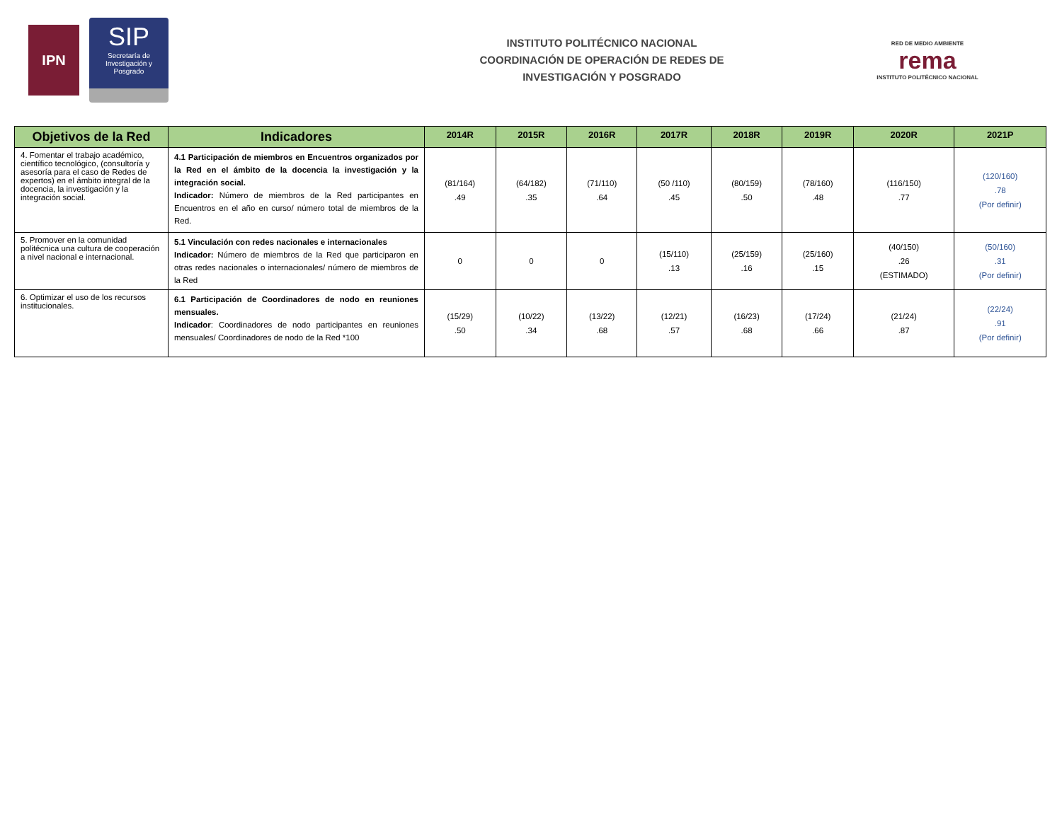IPN
SIP
Secretaría de Investigación y Posgrado
INSTITUTO POLITÉCNICO NACIONAL
COORDINACIÓN DE OPERACIÓN DE REDES DE
INVESTIGACIÓN Y POSGRADO
RED DE MEDIO AMBIENTE
rema
INSTITUTO POLITÉCNICO NACIONAL
| Objetivos de la Red | Indicadores | 2014R | 2015R | 2016R | 2017R | 2018R | 2019R | 2020R | 2021P |
| --- | --- | --- | --- | --- | --- | --- | --- | --- | --- |
| 4. Fomentar el trabajo académico, científico tecnológico, (consultoría y asesoría para el caso de Redes de expertos) en el ámbito integral de la docencia, la investigación y la integración social. | 4.1 Participación de miembros en Encuentros organizados por la Red en el ámbito de la docencia la investigación y la integración social. Indicador: Número de miembros de la Red participantes en Encuentros en el año en curso/ número total de miembros de la Red. | (81/164) .49 | (64/182) .35 | (71/110) .64 | (50 /110) .45 | (80/159) .50 | (78/160) .48 | (116/150) .77 | (120/160) .78 (Por definir) |
| 5. Promover en la comunidad politécnica una cultura de cooperación a nivel nacional e internacional. | 5.1 Vinculación con redes nacionales e internacionales Indicador: Número de miembros de la Red que participaron en otras redes nacionales o internacionales/ número de miembros de la Red | 0 | 0 | 0 | (15/110) .13 | (25/159) .16 | (25/160) .15 | (40/150) .26 (ESTIMADO) | (50/160) .31 (Por definir) |
| 6. Optimizar el uso de los recursos institucionales. | 6.1 Participación de Coordinadores de nodo en reuniones mensuales. Indicador : Coordinadores de nodo participantes en reuniones mensuales/ Coordinadores de nodo de la Red *100 | (15/29) .50 | (10/22) .34 | (13/22) .68 | (12/21) .57 | (16/23) .68 | (17/24) .66 | (21/24) .87 | (22/24) .91 (Por definir) |